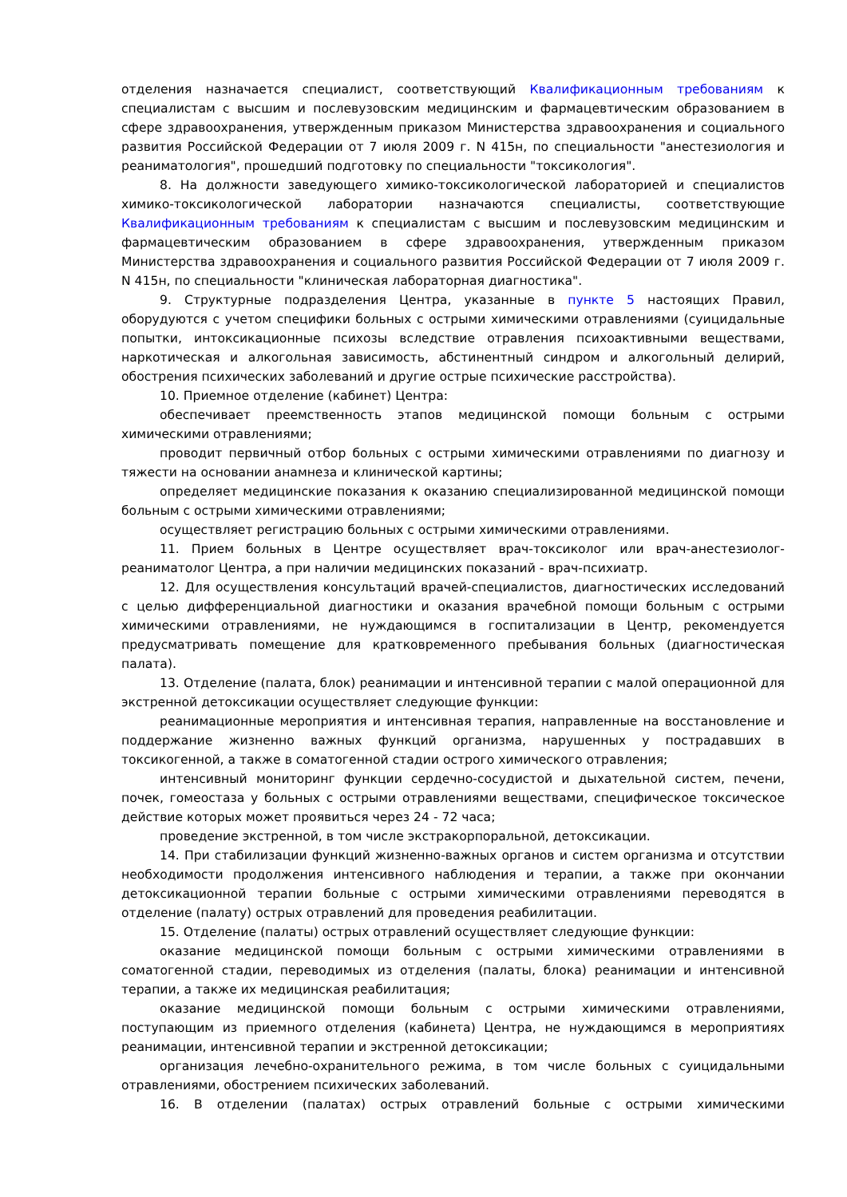отделения назначается специалист, соответствующий Квалификационным требованиям к специалистам с высшим и послевузовским медицинским и фармацевтическим образованием в сфере здравоохранения, утвержденным приказом Министерства здравоохранения и социального развития Российской Федерации от 7 июля 2009 г. N 415н, по специальности "анестезиология и реаниматология", прошедший подготовку по специальности "токсикология".
8. На должности заведующего химико-токсикологической лабораторией и специалистов химико-токсикологической лаборатории назначаются специалисты, соответствующие Квалификационным требованиям к специалистам с высшим и послевузовским медицинским и фармацевтическим образованием в сфере здравоохранения, утвержденным приказом Министерства здравоохранения и социального развития Российской Федерации от 7 июля 2009 г. N 415н, по специальности "клиническая лабораторная диагностика".
9. Структурные подразделения Центра, указанные в пункте 5 настоящих Правил, оборудуются с учетом специфики больных с острыми химическими отравлениями (суицидальные попытки, интоксикационные психозы вследствие отравления психоактивными веществами, наркотическая и алкогольная зависимость, абстинентный синдром и алкогольный делирий, обострения психических заболеваний и другие острые психические расстройства).
10. Приемное отделение (кабинет) Центра:
обеспечивает преемственность этапов медицинской помощи больным с острыми химическими отравлениями;
проводит первичный отбор больных с острыми химическими отравлениями по диагнозу и тяжести на основании анамнеза и клинической картины;
определяет медицинские показания к оказанию специализированной медицинской помощи больным с острыми химическими отравлениями;
осуществляет регистрацию больных с острыми химическими отравлениями.
11. Прием больных в Центре осуществляет врач-токсиколог или врач-анестезиолог-реаниматолог Центра, а при наличии медицинских показаний - врач-психиатр.
12. Для осуществления консультаций врачей-специалистов, диагностических исследований с целью дифференциальной диагностики и оказания врачебной помощи больным с острыми химическими отравлениями, не нуждающимся в госпитализации в Центр, рекомендуется предусматривать помещение для кратковременного пребывания больных (диагностическая палата).
13. Отделение (палата, блок) реанимации и интенсивной терапии с малой операционной для экстренной детоксикации осуществляет следующие функции:
реанимационные мероприятия и интенсивная терапия, направленные на восстановление и поддержание жизненно важных функций организма, нарушенных у пострадавших в токсикогенной, а также в соматогенной стадии острого химического отравления;
интенсивный мониторинг функции сердечно-сосудистой и дыхательной систем, печени, почек, гомеостаза у больных с острыми отравлениями веществами, специфическое токсическое действие которых может проявиться через 24 - 72 часа;
проведение экстренной, в том числе экстракорпоральной, детоксикации.
14. При стабилизации функций жизненно-важных органов и систем организма и отсутствии необходимости продолжения интенсивного наблюдения и терапии, а также при окончании детоксикационной терапии больные с острыми химическими отравлениями переводятся в отделение (палату) острых отравлений для проведения реабилитации.
15. Отделение (палаты) острых отравлений осуществляет следующие функции:
оказание медицинской помощи больным с острыми химическими отравлениями в соматогенной стадии, переводимых из отделения (палаты, блока) реанимации и интенсивной терапии, а также их медицинская реабилитация;
оказание медицинской помощи больным с острыми химическими отравлениями, поступающим из приемного отделения (кабинета) Центра, не нуждающимся в мероприятиях реанимации, интенсивной терапии и экстренной детоксикации;
организация лечебно-охранительного режима, в том числе больных с суицидальными отравлениями, обострением психических заболеваний.
16. В отделении (палатах) острых отравлений больные с острыми химическими